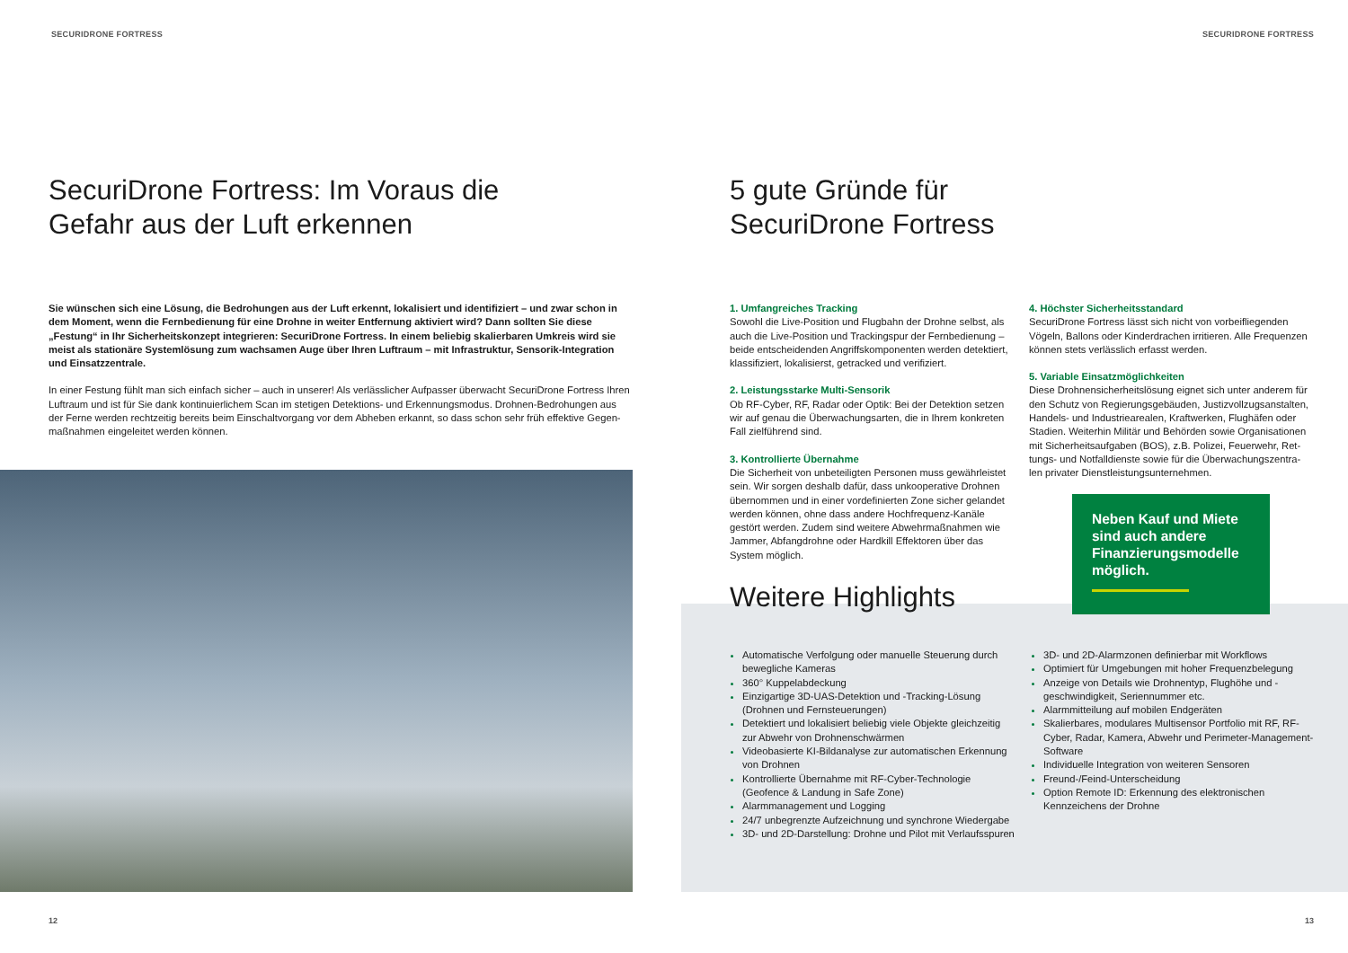SECURIDRONE FORTRESS
SecuriDrone Fortress: Im Voraus die
Gefahr aus der Luft erkennen
Sie wünschen sich eine Lösung, die Bedrohungen aus der Luft erkennt, lokalisiert und identifiziert – und zwar schon in dem Moment, wenn die Fernbedienung für eine Drohne in weiter Entfernung aktiviert wird? Dann sollten Sie diese „Festung“ in Ihr Sicherheitskonzept integrieren: SecuriDrone Fortress. In einem beliebig skalierbaren Umkreis wird sie meist als stationäre Systemlösung zum wachsamen Auge über Ihren Luftraum – mit Infrastruktur, Sensorik-Integration und Einsatzzentrale.
In einer Festung fühlt man sich einfach sicher – auch in unserer! Als verlässlicher Aufpasser überwacht SecuriDrone Fortress Ihren Luftraum und ist für Sie dank kontinuierlichem Scan im stetigen Detektions- und Erkennungsmodus. Drohnen-Bedrohungen aus der Ferne werden rechtzeitig bereits beim Einschaltvorgang vor dem Abheben erkannt, so dass schon sehr früh effektive Gegen-maßnahmen eingeleitet werden können.
12
SECURIDRONE FORTRESS
5 gute Gründe für
SecuriDrone Fortress
1. Umfangreiches Tracking
Sowohl die Live-Position und Flugbahn der Drohne selbst, als auch die Live-Position und Trackingspur der Fernbedienung – beide entscheidenden Angriffskomponenten werden detektiert, klassifiziert, lokalisierst, getracked und verifiziert.
2. Leistungsstarke Multi-Sensorik
Ob RF-Cyber, RF, Radar oder Optik: Bei der Detektion setzen wir auf genau die Überwachungsarten, die in Ihrem konkreten Fall zielführend sind.
3. Kontrollierte Übernahme
Die Sicherheit von unbeteiligten Personen muss gewährleistet sein. Wir sorgen deshalb dafür, dass unkooperative Drohnen übernommen und in einer vordefinierten Zone sicher gelandet werden können, ohne dass andere Hochfrequenz-Kanäle gestört werden. Zudem sind weitere Abwehrmaßnahmen wie Jammer, Abfangdrohne oder Hardkill Effektoren über das System möglich.
Weitere Highlights
4. Höchster Sicherheitsstandard
SecuriDrone Fortress lässt sich nicht von vorbeifliegenden Vögeln, Ballons oder Kinderdrachen irritieren. Alle Frequenzen können stets verlässlich erfasst werden.
5. Variable Einsatzmöglichkeiten
Diese Drohnensicherheitslösung eignet sich unter anderem für den Schutz von Regierungsgebäuden, Justizvollzugsanstalten, Handels- und Industriearealen, Kraftwerken, Flughäfen oder Stadien. Weiterhin Militär und Behörden sowie Organisationen mit Sicherheitsaufgaben (BOS), z.B. Polizei, Feuerwehr, Ret-tungs- und Notfalldienste sowie für die Überwachungszentra-len privater Dienstleistungsunternehmen.
Neben Kauf und Miete sind auch andere Finanzierungsmodelle möglich.
Automatische Verfolgung oder manuelle Steuerung durch bewegliche Kameras
360° Kuppelabdeckung
Einzigartige 3D-UAS-Detektion und -Tracking-Lösung (Drohnen und Fernsteuerungen)
Detektiert und lokalisiert beliebig viele Objekte gleichzeitig zur Abwehr von Drohnenschwärmen
Videobasierte KI-Bildanalyse zur automatischen Erkennung von Drohnen
Kontrollierte Übernahme mit RF-Cyber-Technologie (Geofence & Landung in Safe Zone)
Alarmmanagement und Logging
24/7 unbegrenzte Aufzeichnung und synchrone Wiedergabe
3D- und 2D-Darstellung: Drohne und Pilot mit Verlaufsspuren
3D- und 2D-Alarmzonen definierbar mit Workflows
Optimiert für Umgebungen mit hoher Frequenzbelegung
Anzeige von Details wie Drohnentyp, Flughöhe und -geschwindigkeit, Seriennummer etc.
Alarmmitteilung auf mobilen Endgeräten
Skalierbares, modulares Multisensor Portfolio mit RF, RF-Cyber, Radar, Kamera, Abwehr und Perimeter-Management-Software
Individuelle Integration von weiteren Sensoren
Freund-/Feind-Unterscheidung
Option Remote ID: Erkennung des elektronischen Kennzeichens der Drohne
13